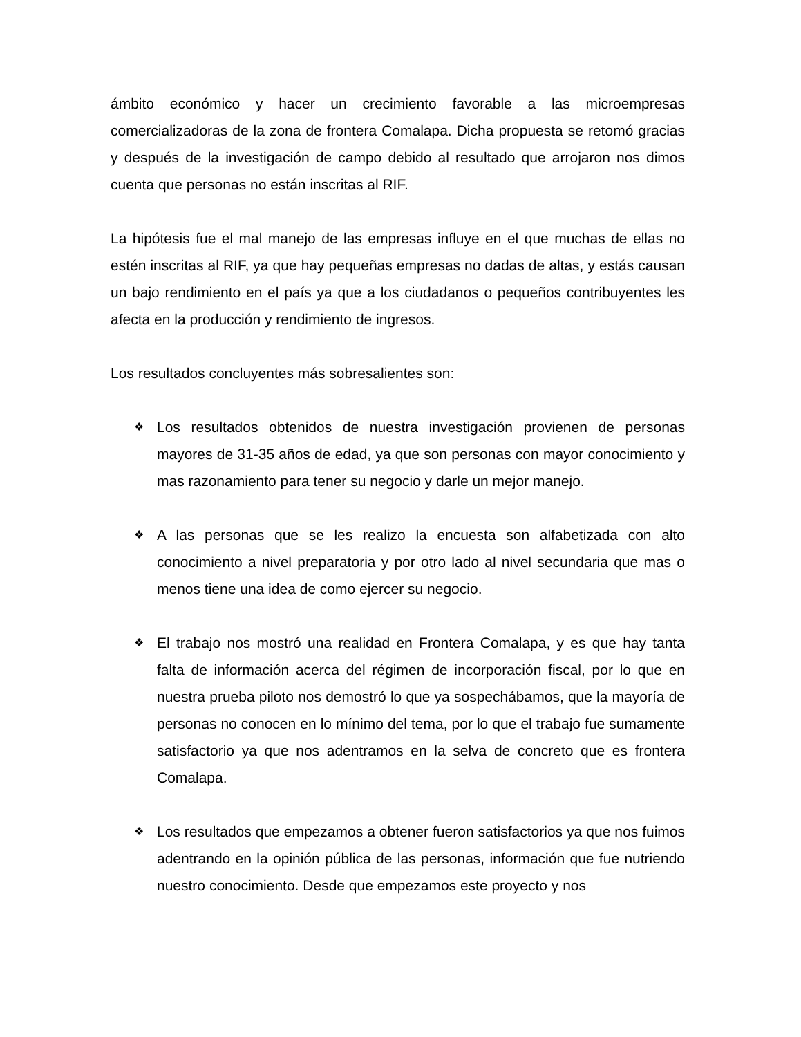ámbito económico y hacer un crecimiento favorable a las microempresas comercializadoras de la zona de frontera Comalapa. Dicha propuesta se retomó gracias y después de la investigación de campo debido al resultado que arrojaron nos dimos cuenta que personas no están inscritas al RIF.
La hipótesis fue el mal manejo de las empresas influye en el que muchas de ellas no estén inscritas al RIF, ya que hay pequeñas empresas no dadas de altas, y estás causan un bajo rendimiento en el país ya que a los ciudadanos o pequeños contribuyentes les afecta en la producción y rendimiento de ingresos.
Los resultados concluyentes más sobresalientes son:
❖ Los resultados obtenidos de nuestra investigación provienen de personas mayores de 31-35 años de edad, ya que son personas con mayor conocimiento y mas razonamiento para tener su negocio y darle un mejor manejo.
❖ A las personas que se les realizo la encuesta son alfabetizada con alto conocimiento a nivel preparatoria y por otro lado al nivel secundaria que mas o menos tiene una idea de como ejercer su negocio.
❖ El trabajo nos mostró una realidad en Frontera Comalapa, y es que hay tanta falta de información acerca del régimen de incorporación fiscal, por lo que en nuestra prueba piloto nos demostró lo que ya sospechábamos, que la mayoría de personas no conocen en lo mínimo del tema, por lo que el trabajo fue sumamente satisfactorio ya que nos adentramos en la selva de concreto que es frontera Comalapa.
❖ Los resultados que empezamos a obtener fueron satisfactorios ya que nos fuimos adentrando en la opinión pública de las personas, información que fue nutriendo nuestro conocimiento. Desde que empezamos este proyecto y nos